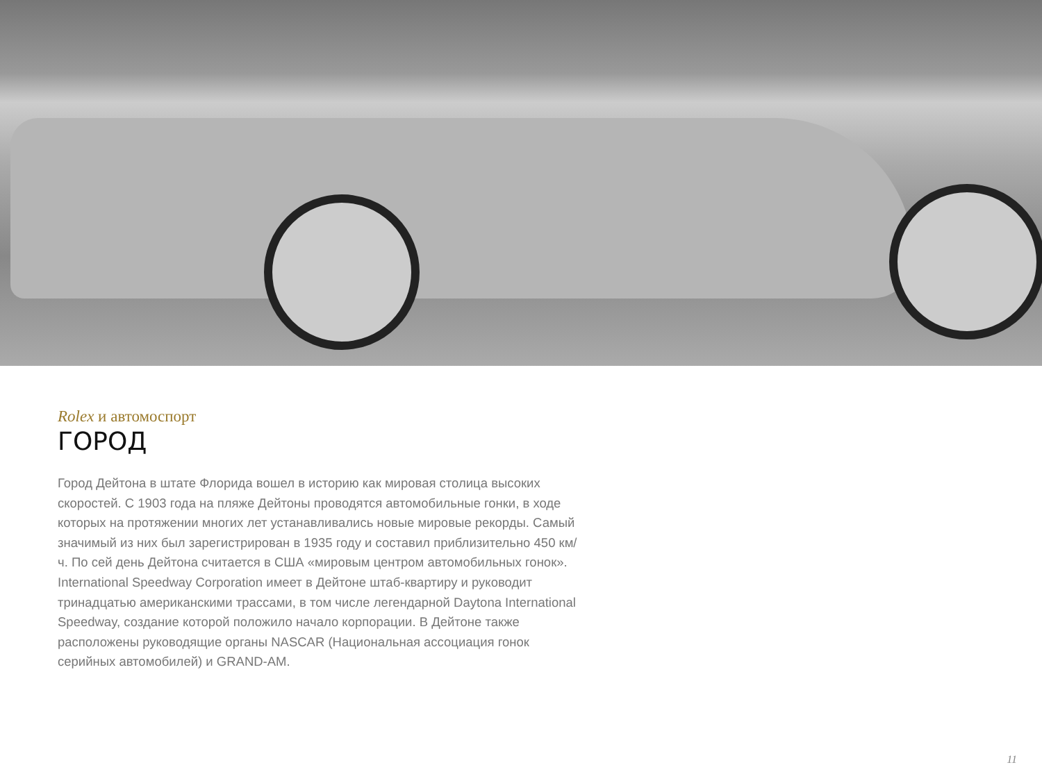Rolex и автомоспорт
ГОРОД
Город Дейтона в штате Флорида вошел в историю как мировая столица высоких скоростей. С 1903 года на пляже Дейтоны проводятся автомобильные гонки, в ходе которых на протяжении многих лет устанавливались новые мировые рекорды. Самый значимый из них был зарегистрирован в 1935 году и составил приблизительно 450 км/ч. По сей день Дейтона считается в США «мировым центром автомобильных гонок». International Speedway Corporation имеет в Дейтоне штаб-квартиру и руководит тринадцатью американскими трассами, в том числе легендарной Daytona International Speedway, создание которой положило начало корпорации. В Дейтоне также расположены руководящие органы NASCAR (Национальная ассоциация гонок серийных автомобилей) и GRAND-AM.
11